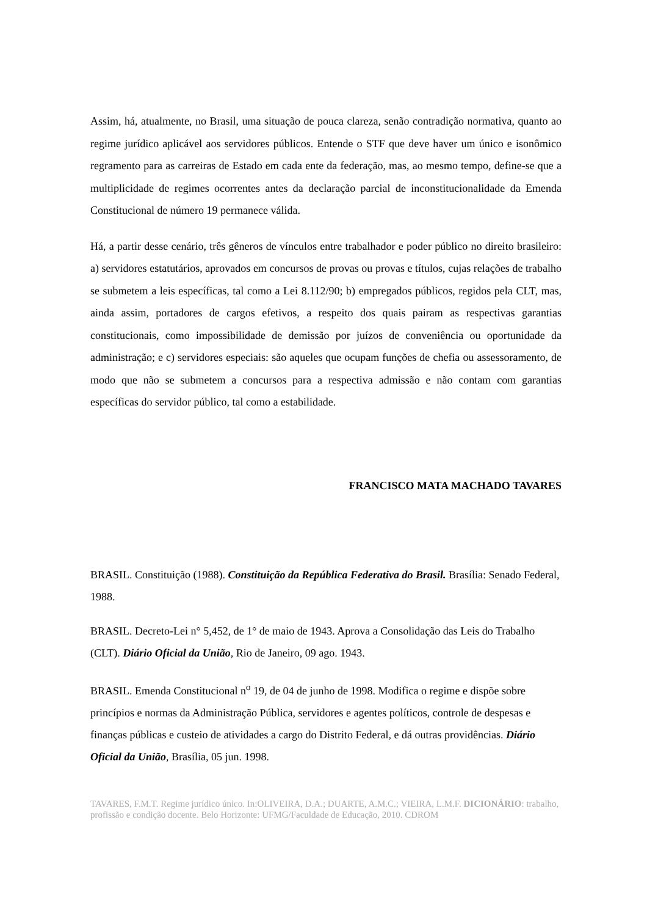Assim, há, atualmente, no Brasil, uma situação de pouca clareza, senão contradição normativa, quanto ao regime jurídico aplicável aos servidores públicos. Entende o STF que deve haver um único e isonômico regramento para as carreiras de Estado em cada ente da federação, mas, ao mesmo tempo, define-se que a multiplicidade de regimes ocorrentes antes da declaração parcial de inconstitucionalidade da Emenda Constitucional de número 19 permanece válida.
Há, a partir desse cenário, três gêneros de vínculos entre trabalhador e poder público no direito brasileiro: a) servidores estatutários, aprovados em concursos de provas ou provas e títulos, cujas relações de trabalho se submetem a leis específicas, tal como a Lei 8.112/90; b) empregados públicos, regidos pela CLT, mas, ainda assim, portadores de cargos efetivos, a respeito dos quais pairam as respectivas garantias constitucionais, como impossibilidade de demissão por juízos de conveniência ou oportunidade da administração; e c) servidores especiais: são aqueles que ocupam funções de chefia ou assessoramento, de modo que não se submetem a concursos para a respectiva admissão e não contam com garantias específicas do servidor público, tal como a estabilidade.
FRANCISCO MATA MACHADO TAVARES
BRASIL. Constituição (1988). Constituição da República Federativa do Brasil. Brasília: Senado Federal, 1988.
BRASIL. Decreto-Lei n° 5,452, de 1° de maio de 1943. Aprova a Consolidação das Leis do Trabalho (CLT). Diário Oficial da União, Rio de Janeiro, 09 ago. 1943.
BRASIL. Emenda Constitucional n<sup>o</sup> 19, de 04 de junho de 1998. Modifica o regime e dispõe sobre princípios e normas da Administração Pública, servidores e agentes políticos, controle de despesas e finanças públicas e custeio de atividades a cargo do Distrito Federal, e dá outras providências. Diário Oficial da União, Brasília, 05 jun. 1998.
TAVARES, F.M.T. Regime jurídico único. In:OLIVEIRA, D.A.; DUARTE, A.M.C.; VIEIRA, L.M.F. DICIONÁRIO: trabalho, profissão e condição docente. Belo Horizonte: UFMG/Faculdade de Educação, 2010. CDROM